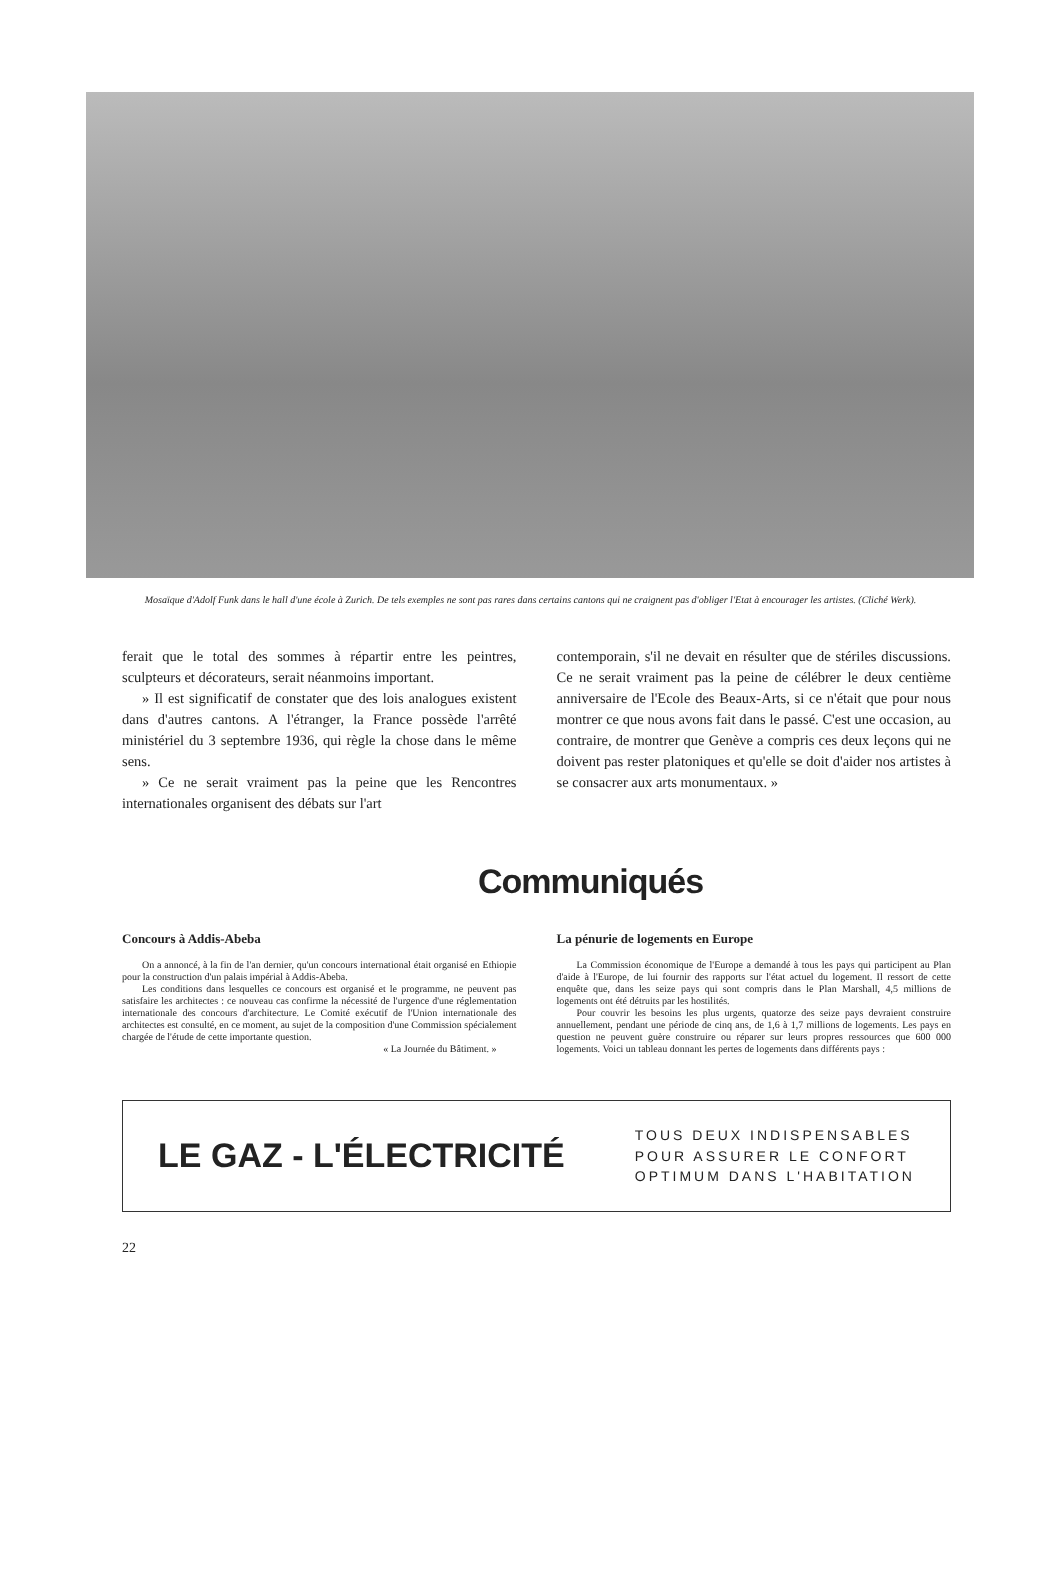Mosaïque d'Adolf Funk dans le hall d'une école à Zurich. De tels exemples ne sont pas rares dans certains cantons qui ne craignent pas d'obliger l'Etat à encourager les artistes. (Cliché Werk).
ferait que le total des sommes à répartir entre les peintres, sculpteurs et décorateurs, serait néanmoins important.
» Il est significatif de constater que des lois analogues existent dans d'autres cantons. A l'étranger, la France possède l'arrêté ministériel du 3 septembre 1936, qui règle la chose dans le même sens.
» Ce ne serait vraiment pas la peine que les Rencontres internationales organisent des débats sur l'art
contemporain, s'il ne devait en résulter que de stériles discussions. Ce ne serait vraiment pas la peine de célébrer le deux centième anniversaire de l'Ecole des Beaux-Arts, si ce n'était que pour nous montrer ce que nous avons fait dans le passé. C'est une occasion, au contraire, de montrer que Genève a compris ces deux leçons qui ne doivent pas rester platoniques et qu'elle se doit d'aider nos artistes à se consacrer aux arts monumentaux. »
Communiqués
Concours à Addis-Abeba
On a annoncé, à la fin de l'an dernier, qu'un concours international était organisé en Ethiopie pour la construction d'un palais impérial à Addis-Abeba.
Les conditions dans lesquelles ce concours est organisé et le programme, ne peuvent pas satisfaire les architectes : ce nouveau cas confirme la nécessité de l'urgence d'une réglementation internationale des concours d'architecture. Le Comité exécutif de l'Union internationale des architectes est consulté, en ce moment, au sujet de la composition d'une Commission spécialement chargée de l'étude de cette importante question.
« La Journée du Bâtiment. »
La pénurie de logements en Europe
La Commission économique de l'Europe a demandé à tous les pays qui participent au Plan d'aide à l'Europe, de lui fournir des rapports sur l'état actuel du logement. Il ressort de cette enquête que, dans les seize pays qui sont compris dans le Plan Marshall, 4,5 millions de logements ont été détruits par les hostilités.
Pour couvrir les besoins les plus urgents, quatorze des seize pays devraient construire annuellement, pendant une période de cinq ans, de 1,6 à 1,7 millions de logements. Les pays en question ne peuvent guère construire ou réparer sur leurs propres ressources que 600 000 logements. Voici un tableau donnant les pertes de logements dans différents pays :
LE GAZ - L'ÉLECTRICITÉ
TOUS DEUX INDISPENSABLES
POUR ASSURER LE CONFORT
OPTIMUM DANS L'HABITATION
22